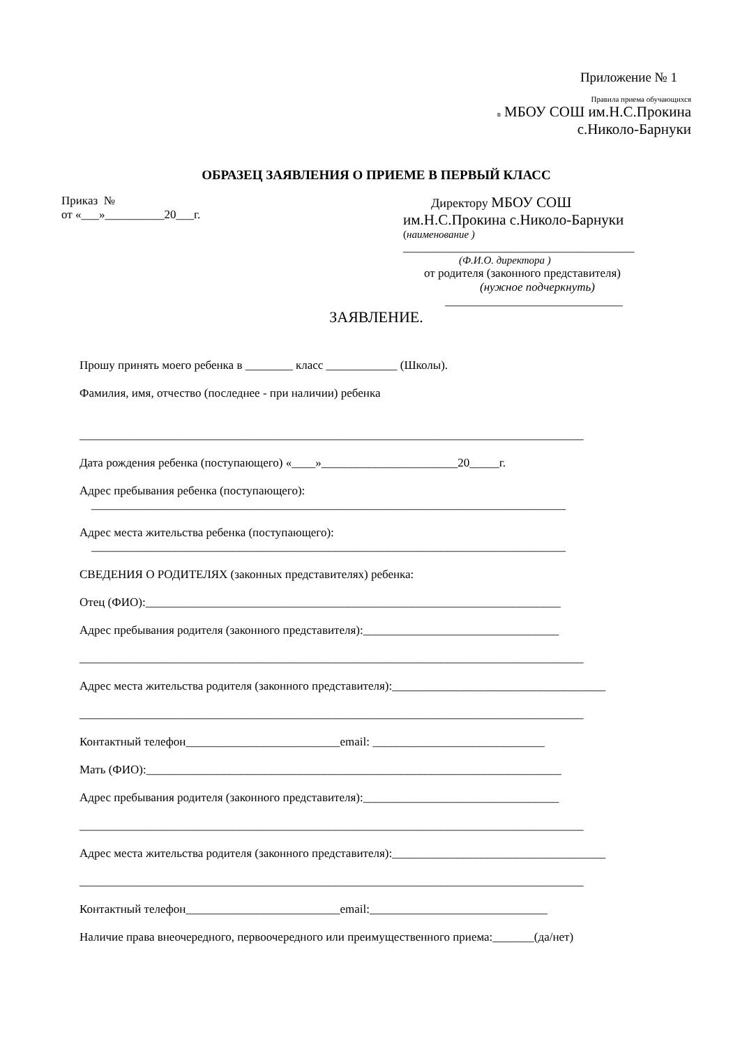Приложение № 1
Правила приема обучающихся
в МБОУ СОШ им.Н.С.Прокина
с.Николо-Барнуки
ОБРАЗЕЦ ЗАЯВЛЕНИЯ О ПРИЕМЕ В ПЕРВЫЙ КЛАСС
Приказ №
от «___»__________20___г.
Директору МБОУ СОШ
им.Н.С.Прокина с.Николо-Барнуки
(наименование )
_______________________________________
(Ф.И.О. директора )
от родителя (законного представителя)
(нужное подчеркнуть)
______________________________
ЗАЯВЛЕНИЕ.
Прошу принять моего ребенка в ________ класс ____________ (Школы).
Фамилия, имя, отчество (последнее - при наличии) ребенка
_____________________________________________________________________________________
Дата рождения ребенка (поступающего) «____»_______________________20_____г.
Адрес пребывания ребенка (поступающего):
________________________________________________________________________________
Адрес места жительства ребенка (поступающего):
________________________________________________________________________________
СВЕДЕНИЯ О РОДИТЕЛЯХ (законных представителях) ребенка:
Отец (ФИО):______________________________________________________________________
Адрес пребывания родителя (законного представителя):_________________________________
_____________________________________________________________________________________
Адрес места жительства родителя (законного представителя):____________________________________
_____________________________________________________________________________________
Контактный телефон__________________________email: _____________________________
Мать (ФИО):______________________________________________________________________
Адрес пребывания родителя (законного представителя):_________________________________
_____________________________________________________________________________________
Адрес места жительства родителя (законного представителя):____________________________________
_____________________________________________________________________________________
Контактный телефон__________________________email:______________________________
Наличие права внеочередного, первоочередного или преимущественного приема:_______(да/нет)